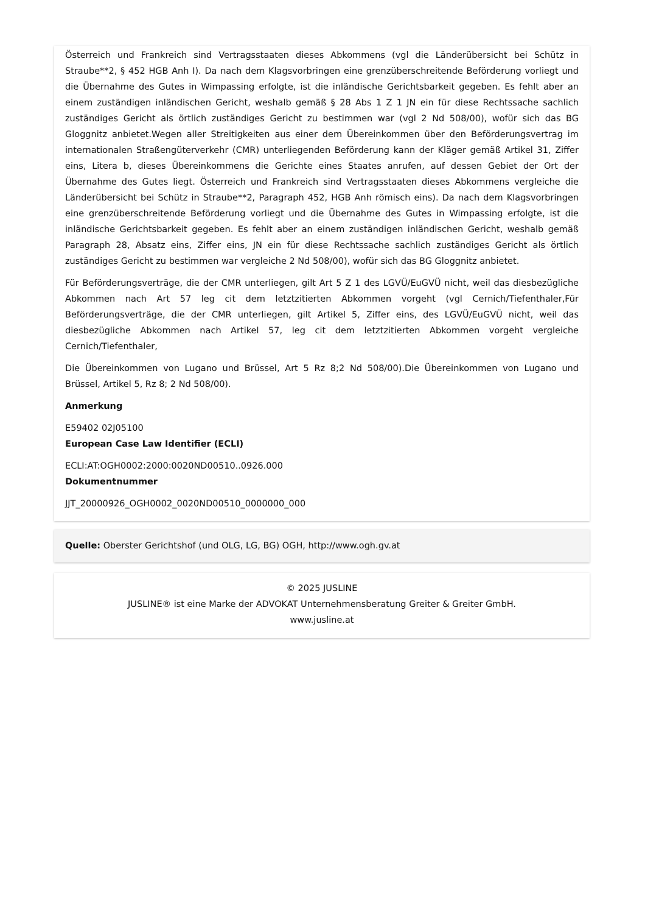Österreich und Frankreich sind Vertragsstaaten dieses Abkommens (vgl die Länderübersicht bei Schütz in Straube**2, § 452 HGB Anh I). Da nach dem Klagsvorbringen eine grenzüberschreitende Beförderung vorliegt und die Übernahme des Gutes in Wimpassing erfolgte, ist die inländische Gerichtsbarkeit gegeben. Es fehlt aber an einem zuständigen inländischen Gericht, weshalb gemäß § 28 Abs 1 Z 1 JN ein für diese Rechtssache sachlich zuständiges Gericht als örtlich zuständiges Gericht zu bestimmen war (vgl 2 Nd 508/00), wofür sich das BG Gloggnitz anbietet.Wegen aller Streitigkeiten aus einer dem Übereinkommen über den Beförderungsvertrag im internationalen Straßengüterverkehr (CMR) unterliegenden Beförderung kann der Kläger gemäß Artikel 31, Ziffer eins, Litera b, dieses Übereinkommens die Gerichte eines Staates anrufen, auf dessen Gebiet der Ort der Übernahme des Gutes liegt. Österreich und Frankreich sind Vertragsstaaten dieses Abkommens vergleiche die Länderübersicht bei Schütz in Straube**2, Paragraph 452, HGB Anh römisch eins). Da nach dem Klagsvorbringen eine grenzüberschreitende Beförderung vorliegt und die Übernahme des Gutes in Wimpassing erfolgte, ist die inländische Gerichtsbarkeit gegeben. Es fehlt aber an einem zuständigen inländischen Gericht, weshalb gemäß Paragraph 28, Absatz eins, Ziffer eins, JN ein für diese Rechtssache sachlich zuständiges Gericht als örtlich zuständiges Gericht zu bestimmen war vergleiche 2 Nd 508/00), wofür sich das BG Gloggnitz anbietet.
Für Beförderungsverträge, die der CMR unterliegen, gilt Art 5 Z 1 des LGVÜ/EuGVÜ nicht, weil das diesbezügliche Abkommen nach Art 57 leg cit dem letztzitierten Abkommen vorgeht (vgl Cernich/Tiefenthaler,Für Beförderungsverträge, die der CMR unterliegen, gilt Artikel 5, Ziffer eins, des LGVÜ/EuGVÜ nicht, weil das diesbezügliche Abkommen nach Artikel 57, leg cit dem letztzitierten Abkommen vorgeht vergleiche Cernich/Tiefenthaler,
Die Übereinkommen von Lugano und Brüssel, Art 5 Rz 8;2 Nd 508/00).Die Übereinkommen von Lugano und Brüssel, Artikel 5, Rz 8; 2 Nd 508/00).
Anmerkung
E59402 02J05100
European Case Law Identifier (ECLI)
ECLI:AT:OGH0002:2000:0020ND00510..0926.000
Dokumentnummer
JJT_20000926_OGH0002_0020ND00510_0000000_000
Quelle: Oberster Gerichtshof (und OLG, LG, BG) OGH, http://www.ogh.gv.at
© 2025 JUSLINE
JUSLINE® ist eine Marke der ADVOKAT Unternehmensberatung Greiter & Greiter GmbH.
www.jusline.at